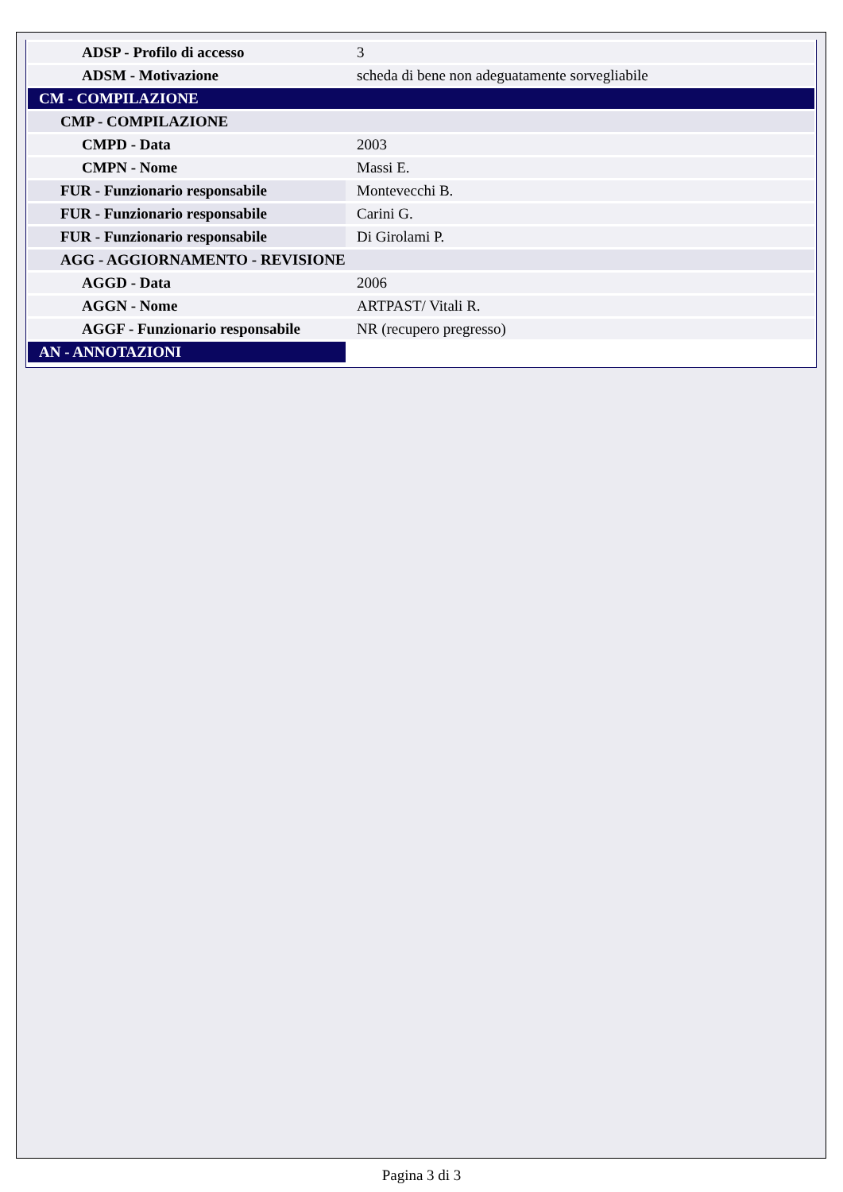| ADSP - Profilo di accesso | 3 |
| ADSM - Motivazione | scheda di bene non adeguatamente sorvegliabile |
| CM - COMPILAZIONE | |
| CMP - COMPILAZIONE | |
| CMPD - Data | 2003 |
| CMPN - Nome | Massi E. |
| FUR - Funzionario responsabile | Montevecchi B. |
| FUR - Funzionario responsabile | Carini G. |
| FUR - Funzionario responsabile | Di Girolami P. |
| AGG - AGGIORNAMENTO - REVISIONE | |
| AGGD - Data | 2006 |
| AGGN - Nome | ARTPAST/ Vitali R. |
| AGGF - Funzionario responsabile | NR (recupero pregresso) |
| AN - ANNOTAZIONI | |
Pagina 3 di 3